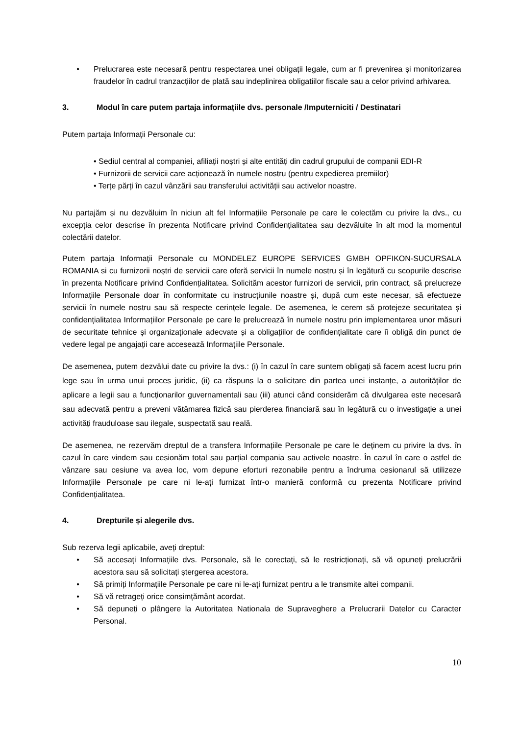• Prelucrarea este necesară pentru respectarea unei obligații legale, cum ar fi prevenirea și monitorizarea fraudelor în cadrul tranzacțiilor de plată sau indeplinirea obligatiilor fiscale sau a celor privind arhivarea.
3. Modul în care putem partaja informațiile dvs. personale /Imputerniciti / Destinatari
Putem partaja Informații Personale cu:
• Sediul central al companiei, afiliații noștri și alte entități din cadrul grupului de companii EDI-R
• Furnizorii de servicii care acționează în numele nostru (pentru expedierea premiilor)
• Terțe părți în cazul vânzării sau transferului activității sau activelor noastre.
Nu partajăm și nu dezvăluim în niciun alt fel Informațiile Personale pe care le colectăm cu privire la dvs., cu excepția celor descrise în prezenta Notificare privind Confidențialitatea sau dezvăluite în alt mod la momentul colectării datelor.
Putem partaja Informații Personale cu MONDELEZ EUROPE SERVICES GMBH OPFIKON-SUCURSALA ROMANIA si cu furnizorii noștri de servicii care oferă servicii în numele nostru și în legătură cu scopurile descrise în prezenta Notificare privind Confidențialitatea. Solicităm acestor furnizori de servicii, prin contract, să prelucreze Informațiile Personale doar în conformitate cu instrucțiunile noastre și, după cum este necesar, să efectueze servicii în numele nostru sau să respecte cerințele legale. De asemenea, le cerem să protejeze securitatea și confidențialitatea Informațiilor Personale pe care le prelucrează în numele nostru prin implementarea unor măsuri de securitate tehnice și organizaționale adecvate și a obligațiilor de confidențialitate care îi obligă din punct de vedere legal pe angajații care accesează Informațiile Personale.
De asemenea, putem dezvălui date cu privire la dvs.: (i) în cazul în care suntem obligați să facem acest lucru prin lege sau în urma unui proces juridic, (ii) ca răspuns la o solicitare din partea unei instanțe, a autorităților de aplicare a legii sau a funcționarilor guvernamentali sau (iii) atunci când considerăm că divulgarea este necesară sau adecvată pentru a preveni vătămarea fizică sau pierderea financiară sau în legătură cu o investigație a unei activități frauduloase sau ilegale, suspectată sau reală.
De asemenea, ne rezervăm dreptul de a transfera Informațiile Personale pe care le deținem cu privire la dvs. în cazul în care vindem sau cesionăm total sau parțial compania sau activele noastre. În cazul în care o astfel de vânzare sau cesiune va avea loc, vom depune eforturi rezonabile pentru a îndruma cesionarul să utilizeze Informațiile Personale pe care ni le-ați furnizat într-o manieră conformă cu prezenta Notificare privind Confidențialitatea.
4. Drepturile și alegerile dvs.
Sub rezerva legii aplicabile, aveți dreptul:
• Să accesați Informațiile dvs. Personale, să le corectați, să le restricționați, să vă opuneți prelucrării acestora sau să solicitați ștergerea acestora.
• Să primiți Informațiile Personale pe care ni le-ați furnizat pentru a le transmite altei companii.
• Să vă retrageți orice consimțământ acordat.
• Să depuneți o plângere la Autoritatea Nationala de Supraveghere a Prelucrarii Datelor cu Caracter Personal.
10